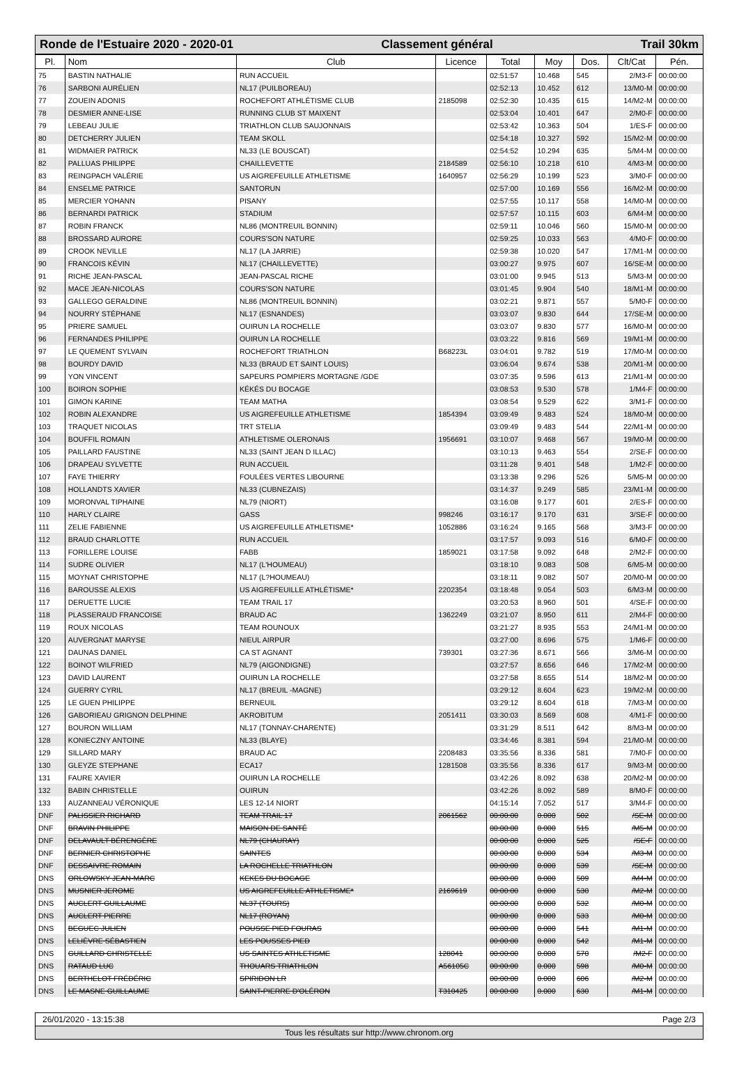Ronde de l'Estuaire 2020 - 2020-01 Classement général Trail 30km
| Pl. | Nom | Club | Licence | Total | Moy | Dos. | Clt/Cat | Pén. |
| --- | --- | --- | --- | --- | --- | --- | --- | --- |
| 75 | BASTIN NATHALIE | RUN ACCUEIL | | 02:51:57 | 10.468 | 545 | 2/M3-F | 00:00:00 |
| 76 | SARBONI AURÉLIEN | NL17 (PUILBOREAU) | | 02:52:13 | 10.452 | 612 | 13/M0-M | 00:00:00 |
| 77 | ZOUEIN ADONIS | ROCHEFORT ATHLÉTISME CLUB | 2185098 | 02:52:30 | 10.435 | 615 | 14/M2-M | 00:00:00 |
| 78 | DESMIER ANNE-LISE | RUNNING CLUB ST MAIXENT | | 02:53:04 | 10.401 | 647 | 2/M0-F | 00:00:00 |
| 79 | LEBEAU JULIE | TRIATHLON CLUB SAUJONNAIS | | 02:53:42 | 10.363 | 504 | 1/ES-F | 00:00:00 |
| 80 | DETCHERRY JULIEN | TEAM SKOLL | | 02:54:18 | 10.327 | 592 | 15/M2-M | 00:00:00 |
| 81 | WIDMAIER PATRICK | NL33 (LE BOUSCAT) | | 02:54:52 | 10.294 | 635 | 5/M4-M | 00:00:00 |
| 82 | PALLUAS PHILIPPE | CHAILLEVETTE | 2184589 | 02:56:10 | 10.218 | 610 | 4/M3-M | 00:00:00 |
| 83 | REINGPACH VALÉRIE | US AIGREFEUILLE ATHLETISME | 1640957 | 02:56:29 | 10.199 | 523 | 3/M0-F | 00:00:00 |
| 84 | ENSELME PATRICE | SANTORUN | | 02:57:00 | 10.169 | 556 | 16/M2-M | 00:00:00 |
| 85 | MERCIER YOHANN | PISANY | | 02:57:55 | 10.117 | 558 | 14/M0-M | 00:00:00 |
| 86 | BERNARDI PATRICK | STADIUM | | 02:57:57 | 10.115 | 603 | 6/M4-M | 00:00:00 |
| 87 | ROBIN FRANCK | NL86 (MONTREUIL BONNIN) | | 02:59:11 | 10.046 | 560 | 15/M0-M | 00:00:00 |
| 88 | BROSSARD AURORE | COURS'SON NATURE | | 02:59:25 | 10.033 | 563 | 4/M0-F | 00:00:00 |
| 89 | CROOK NEVILLE | NL17 (LA JARRIE) | | 02:59:38 | 10.020 | 547 | 17/M1-M | 00:00:00 |
| 90 | FRANCOIS KÉVIN | NL17 (CHAILLEVETTE) | | 03:00:27 | 9.975 | 607 | 16/SE-M | 00:00:00 |
| 91 | RICHE JEAN-PASCAL | JEAN-PASCAL RICHE | | 03:01:00 | 9.945 | 513 | 5/M3-M | 00:00:00 |
| 92 | MACE JEAN-NICOLAS | COURS'SON NATURE | | 03:01:45 | 9.904 | 540 | 18/M1-M | 00:00:00 |
| 93 | GALLEGO GERALDINE | NL86 (MONTREUIL BONNIN) | | 03:02:21 | 9.871 | 557 | 5/M0-F | 00:00:00 |
| 94 | NOURRY STÉPHANE | NL17 (ESNANDES) | | 03:03:07 | 9.830 | 644 | 17/SE-M | 00:00:00 |
| 95 | PRIERE SAMUEL | OUIRUN LA ROCHELLE | | 03:03:07 | 9.830 | 577 | 16/M0-M | 00:00:00 |
| 96 | FERNANDES PHILIPPE | OUIRUN LA ROCHELLE | | 03:03:22 | 9.816 | 569 | 19/M1-M | 00:00:00 |
| 97 | LE QUEMENT SYLVAIN | ROCHEFORT TRIATHLON | B68223L | 03:04:01 | 9.782 | 519 | 17/M0-M | 00:00:00 |
| 98 | BOURDY DAVID | NL33 (BRAUD ET SAINT LOUIS) | | 03:06:04 | 9.674 | 538 | 20/M1-M | 00:00:00 |
| 99 | YON VINCENT | SAPEURS POMPIERS MORTAGNE /GDE | | 03:07:35 | 9.596 | 613 | 21/M1-M | 00:00:00 |
| 100 | BOIRON SOPHIE | KÉKÉS DU BOCAGE | | 03:08:53 | 9.530 | 578 | 1/M4-F | 00:00:00 |
| 101 | GIMON KARINE | TEAM MATHA | | 03:08:54 | 9.529 | 622 | 3/M1-F | 00:00:00 |
| 102 | ROBIN ALEXANDRE | US AIGREFEUILLE ATHLETISME | 1854394 | 03:09:49 | 9.483 | 524 | 18/M0-M | 00:00:00 |
| 103 | TRAQUET NICOLAS | TRT STELIA | | 03:09:49 | 9.483 | 544 | 22/M1-M | 00:00:00 |
| 104 | BOUFFIL ROMAIN | ATHLETISME OLERONAIS | 1956691 | 03:10:07 | 9.468 | 567 | 19/M0-M | 00:00:00 |
| 105 | PAILLARD FAUSTINE | NL33 (SAINT JEAN D ILLAC) | | 03:10:13 | 9.463 | 554 | 2/SE-F | 00:00:00 |
| 106 | DRAPEAU SYLVETTE | RUN ACCUEIL | | 03:11:28 | 9.401 | 548 | 1/M2-F | 00:00:00 |
| 107 | FAYE THIERRY | FOULÉES VERTES LIBOURNE | | 03:13:38 | 9.296 | 526 | 5/M5-M | 00:00:00 |
| 108 | HOLLANDTS XAVIER | NL33 (CUBNEZAIS) | | 03:14:37 | 9.249 | 585 | 23/M1-M | 00:00:00 |
| 109 | MORONVAL TIPHAINE | NL79 (NIORT) | | 03:16:08 | 9.177 | 601 | 2/ES-F | 00:00:00 |
| 110 | HARLY CLAIRE | GASS | 998246 | 03:16:17 | 9.170 | 631 | 3/SE-F | 00:00:00 |
| 111 | ZELIE FABIENNE | US AIGREFEUILLE ATHLETISME* | 1052886 | 03:16:24 | 9.165 | 568 | 3/M3-F | 00:00:00 |
| 112 | BRAUD CHARLOTTE | RUN ACCUEIL | | 03:17:57 | 9.093 | 516 | 6/M0-F | 00:00:00 |
| 113 | FORILLERE LOUISE | FABB | 1859021 | 03:17:58 | 9.092 | 648 | 2/M2-F | 00:00:00 |
| 114 | SUDRE OLIVIER | NL17 (L'HOUMEAU) | | 03:18:10 | 9.083 | 508 | 6/M5-M | 00:00:00 |
| 115 | MOYNAT CHRISTOPHE | NL17 (L?HOUMEAU) | | 03:18:11 | 9.082 | 507 | 20/M0-M | 00:00:00 |
| 116 | BAROUSSE ALEXIS | US AIGREFEUILLE ATHLÉTISME* | 2202354 | 03:18:48 | 9.054 | 503 | 6/M3-M | 00:00:00 |
| 117 | DERUETTE LUCIE | TEAM TRAIL 17 | | 03:20:53 | 8.960 | 501 | 4/SE-F | 00:00:00 |
| 118 | PLASSERAUD FRANCOISE | BRAUD AC | 1362249 | 03:21:07 | 8.950 | 611 | 2/M4-F | 00:00:00 |
| 119 | ROUX NICOLAS | TEAM ROUNOUX | | 03:21:27 | 8.935 | 553 | 24/M1-M | 00:00:00 |
| 120 | AUVERGNAT MARYSE | NIEUL AIRPUR | | 03:27:00 | 8.696 | 575 | 1/M6-F | 00:00:00 |
| 121 | DAUNAS DANIEL | CA ST AGNANT | 739301 | 03:27:36 | 8.671 | 566 | 3/M6-M | 00:00:00 |
| 122 | BOINOT WILFRIED | NL79 (AIGONDIGNE) | | 03:27:57 | 8.656 | 646 | 17/M2-M | 00:00:00 |
| 123 | DAVID LAURENT | OUIRUN LA ROCHELLE | | 03:27:58 | 8.655 | 514 | 18/M2-M | 00:00:00 |
| 124 | GUERRY CYRIL | NL17 (BREUIL -MAGNE) | | 03:29:12 | 8.604 | 623 | 19/M2-M | 00:00:00 |
| 125 | LE GUEN PHILIPPE | BERNEUIL | | 03:29:12 | 8.604 | 618 | 7/M3-M | 00:00:00 |
| 126 | GABORIEAU GRIGNON DELPHINE | AKROBITUM | 2051411 | 03:30:03 | 8.569 | 608 | 4/M1-F | 00:00:00 |
| 127 | BOURON WILLIAM | NL17 (TONNAY-CHARENTE) | | 03:31:29 | 8.511 | 642 | 8/M3-M | 00:00:00 |
| 128 | KONIECZNY ANTOINE | NL33 (BLAYE) | | 03:34:46 | 8.381 | 594 | 21/M0-M | 00:00:00 |
| 129 | SILLARD MARY | BRAUD AC | 2208483 | 03:35:56 | 8.336 | 581 | 7/M0-F | 00:00:00 |
| 130 | GLEYZE STEPHANE | ECA17 | 1281508 | 03:35:56 | 8.336 | 617 | 9/M3-M | 00:00:00 |
| 131 | FAURE XAVIER | OUIRUN LA ROCHELLE | | 03:42:26 | 8.092 | 638 | 20/M2-M | 00:00:00 |
| 132 | BABIN CHRISTELLE | OUIRUN | | 03:42:26 | 8.092 | 589 | 8/M0-F | 00:00:00 |
| 133 | AUZANNEAU VÉRONIQUE | LES 12-14 NIORT | | 04:15:14 | 7.052 | 517 | 3/M4-F | 00:00:00 |
| DNF | PALISSIER RICHARD | TEAM TRAIL 17 | 2061562 | 00:00:00 | 0.000 | 502 | /SE-M | 00:00:00 |
| DNF | BRAVIN PHILIPPE | MAISON DE SANTÉ | | 00:00:00 | 0.000 | 515 | /M5-M | 00:00:00 |
| DNF | DELAVAULT BÉRENGÈRE | NL79 (CHAURAY) | | 00:00:00 | 0.000 | 525 | /SE-F | 00:00:00 |
| DNF | BERNIER CHRISTOPHE | SAINTES | | 00:00:00 | 0.000 | 534 | /M3-M | 00:00:00 |
| DNF | DESSAIVRE ROMAIN | LA ROCHELLE TRIATHLON | | 00:00:00 | 0.000 | 539 | /SE-M | 00:00:00 |
| DNS | ORLOWSKY JEAN-MARC | KEKES DU BOCAGE | | 00:00:00 | 0.000 | 509 | /M4-M | 00:00:00 |
| DNS | MUSNIER JEROME | US AIGREFEUILLE ATHLETISME* | 2169619 | 00:00:00 | 0.000 | 530 | /M2-M | 00:00:00 |
| DNS | AUCLERT GUILLAUME | NL37 (TOURS) | | 00:00:00 | 0.000 | 532 | /M0-M | 00:00:00 |
| DNS | AUCLERT PIERRE | NL17 (ROYAN) | | 00:00:00 | 0.000 | 533 | /M0-M | 00:00:00 |
| DNS | BEGUEC JULIEN | POUSSE PIED FOURAS | | 00:00:00 | 0.000 | 541 | /M1-M | 00:00:00 |
| DNS | LELIÈVRE SÉBASTIEN | LES POUSSES PIED | | 00:00:00 | 0.000 | 542 | /M1-M | 00:00:00 |
| DNS | GUILLARD CHRISTELLE | US SAINTES ATHLETISME | 128041 | 00:00:00 | 0.000 | 570 | /M2-F | 00:00:00 |
| DNS | RATAUD LUC | THOUARS TRIATHLON | A56105C | 00:00:00 | 0.000 | 598 | /M0-M | 00:00:00 |
| DNS | BERTHELOT FRÉDÉRIC | SPIRIDON LR | | 00:00:00 | 0.000 | 606 | /M2-M | 00:00:00 |
| DNS | LE MASNE GUILLAUME | SAINT-PIERRE D'OLÉRON | T310425 | 00:00:00 | 0.000 | 630 | /M1-M | 00:00:00 |
26/01/2020 - 13:15:38 Page 2/3
Tous les résultats sur http://www.chronom.org